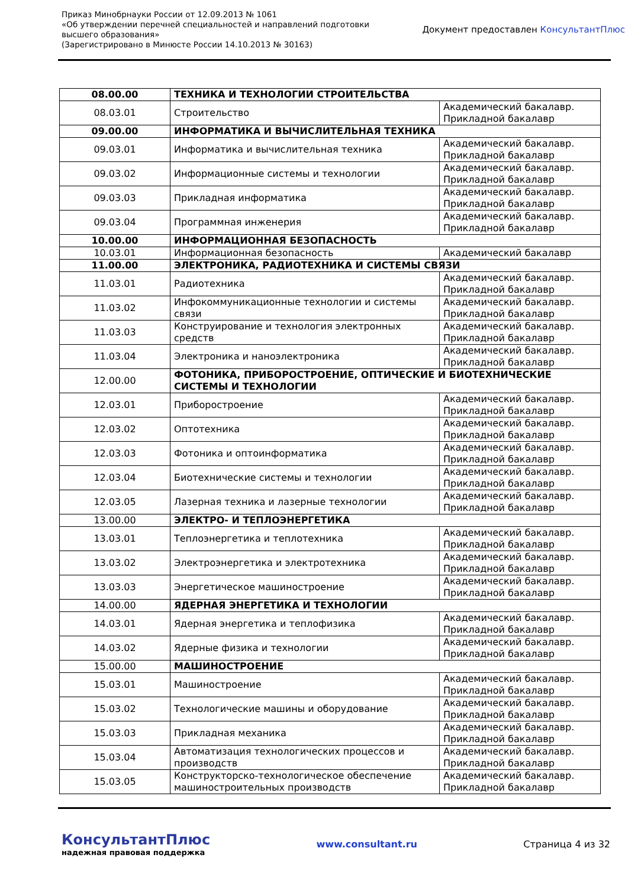Приказ Минобрнауки России от 12.09.2013 № 1061
«Об утверждении перечней специальностей и направлений подготовки
высшего образования»
(Зарегистрировано в Минюсте России 14.10.2013 № 30163)
Документ предоставлен КонсультантПлюс
| 08.00.00 | ТЕХНИКА И ТЕХНОЛОГИИ СТРОИТЕЛЬСТВА | |
| 08.03.01 | Строительство | Академический бакалавр. Прикладной бакалавр |
| 09.00.00 | ИНФОРМАТИКА И ВЫЧИСЛИТЕЛЬНАЯ ТЕХНИКА | |
| 09.03.01 | Информатика и вычислительная техника | Академический бакалавр. Прикладной бакалавр |
| 09.03.02 | Информационные системы и технологии | Академический бакалавр. Прикладной бакалавр |
| 09.03.03 | Прикладная информатика | Академический бакалавр. Прикладной бакалавр |
| 09.03.04 | Программная инженерия | Академический бакалавр. Прикладной бакалавр |
| 10.00.00 | ИНФОРМАЦИОННАЯ БЕЗОПАСНОСТЬ | |
| 10.03.01 | Информационная безопасность | Академический бакалавр |
| 11.00.00 | ЭЛЕКТРОНИКА, РАДИОТЕХНИКА И СИСТЕМЫ СВЯЗИ | |
| 11.03.01 | Радиотехника | Академический бакалавр. Прикладной бакалавр |
| 11.03.02 | Инфокоммуникационные технологии и системы связи | Академический бакалавр. Прикладной бакалавр |
| 11.03.03 | Конструирование и технология электронных средств | Академический бакалавр. Прикладной бакалавр |
| 11.03.04 | Электроника и наноэлектроника | Академический бакалавр. Прикладной бакалавр |
| 12.00.00 | ФОТОНИКА, ПРИБОРОСТРОЕНИЕ, ОПТИЧЕСКИЕ И БИОТЕХНИЧЕСКИЕ СИСТЕМЫ И ТЕХНОЛОГИИ | |
| 12.03.01 | Приборостроение | Академический бакалавр. Прикладной бакалавр |
| 12.03.02 | Оптотехника | Академический бакалавр. Прикладной бакалавр |
| 12.03.03 | Фотоника и оптоинформатика | Академический бакалавр. Прикладной бакалавр |
| 12.03.04 | Биотехнические системы и технологии | Академический бакалавр. Прикладной бакалавр |
| 12.03.05 | Лазерная техника и лазерные технологии | Академический бакалавр. Прикладной бакалавр |
| 13.00.00 | ЭЛЕКТРО- И ТЕПЛОЭНЕРГЕТИКА | |
| 13.03.01 | Теплоэнергетика и теплотехника | Академический бакалавр. Прикладной бакалавр |
| 13.03.02 | Электроэнергетика и электротехника | Академический бакалавр. Прикладной бакалавр |
| 13.03.03 | Энергетическое машиностроение | Академический бакалавр. Прикладной бакалавр |
| 14.00.00 | ЯДЕРНАЯ ЭНЕРГЕТИКА И ТЕХНОЛОГИИ | |
| 14.03.01 | Ядерная энергетика и теплофизика | Академический бакалавр. Прикладной бакалавр |
| 14.03.02 | Ядерные физика и технологии | Академический бакалавр. Прикладной бакалавр |
| 15.00.00 | МАШИНОСТРОЕНИЕ | |
| 15.03.01 | Машиностроение | Академический бакалавр. Прикладной бакалавр |
| 15.03.02 | Технологические машины и оборудование | Академический бакалавр. Прикладной бакалавр |
| 15.03.03 | Прикладная механика | Академический бакалавр. Прикладной бакалавр |
| 15.03.04 | Автоматизация технологических процессов и производств | Академический бакалавр. Прикладной бакалавр |
| 15.03.05 | Конструкторско-технологическое обеспечение машиностроительных производств | Академический бакалавр. Прикладной бакалавр |
КонсультантПлюс
надежная правовая поддержка
www.consultant.ru Страница 4 из 32